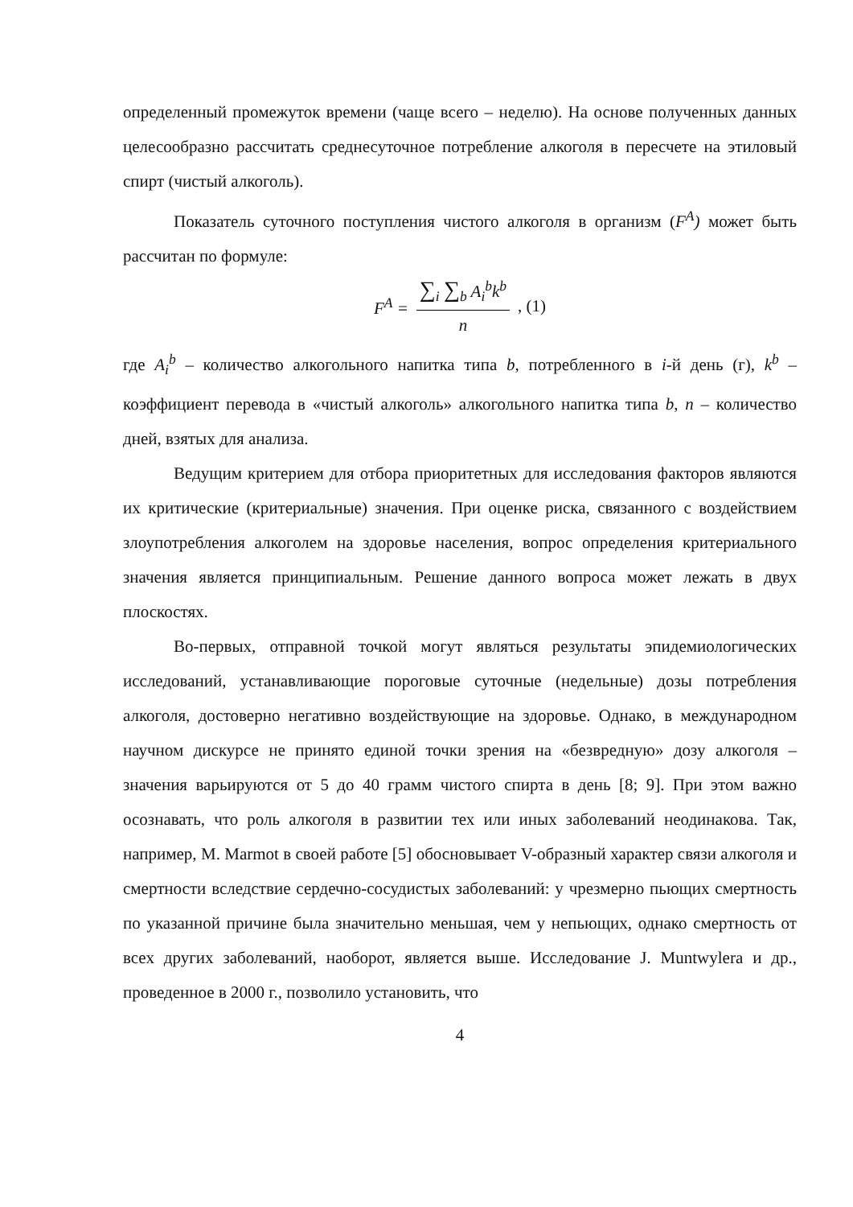определенный промежуток времени (чаще всего – неделю). На основе полученных данных целесообразно рассчитать среднесуточное потребление алкоголя в пересчете на этиловый спирт (чистый алкоголь).
Показатель суточного поступления чистого алкоголя в организм (F<sup>A</sup>) может быть рассчитан по формуле:
F<sup>A</sup> =
∑<sub>i</sub> ∑<sub>b</sub> A<sub>i</sub><sup>b</sup>k<sup>b</sup>
n
, (1)
где A<sub>i</sub><sup>b</sup> – количество алкогольного напитка типа b, потребленного в i-й день (г), k<sup>b</sup> – коэффициент перевода в «чистый алкоголь» алкогольного напитка типа b, n – количество дней, взятых для анализа.
Ведущим критерием для отбора приоритетных для исследования факторов являются их критические (критериальные) значения. При оценке риска, связанного с воздействием злоупотребления алкоголем на здоровье населения, вопрос определения критериального значения является принципиальным. Решение данного вопроса может лежать в двух плоскостях.
Во-первых, отправной точкой могут являться результаты эпидемиологических исследований, устанавливающие пороговые суточные (недельные) дозы потребления алкоголя, достоверно негативно воздействующие на здоровье. Однако, в международном научном дискурсе не принято единой точки зрения на «безвредную» дозу алкоголя – значения варьируются от 5 до 40 грамм чистого спирта в день [8; 9]. При этом важно осознавать, что роль алкоголя в развитии тех или иных заболеваний неодинакова. Так, например, M. Marmot в своей работе [5] обосновывает V-образный характер связи алкоголя и смертности вследствие сердечно-сосудистых заболеваний: у чрезмерно пьющих смертность по указанной причине была значительно меньшая, чем у непьющих, однако смертность от всех других заболеваний, наоборот, является выше. Исследование J. Muntwylera и др., проведенное в 2000 г., позволило установить, что
4